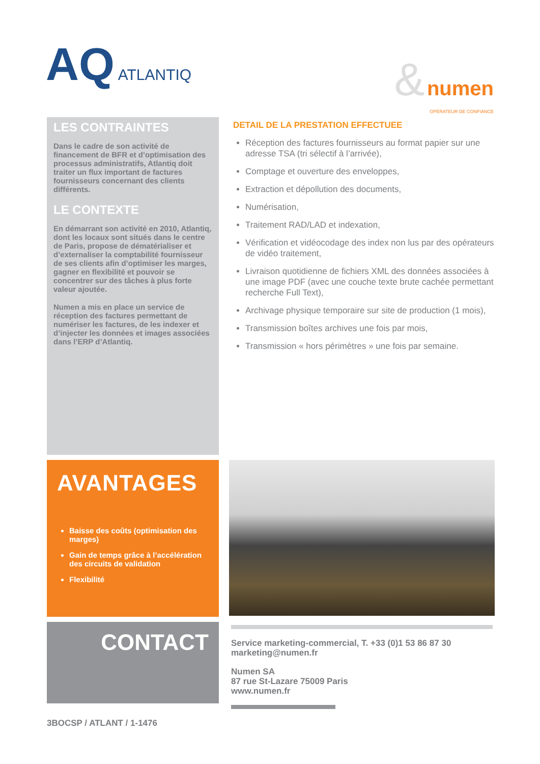AQ ATLANTIQ
& numen
OPÉRATEUR DE CONFIANCE
LES CONTRAINTES
Dans le cadre de son activité de financement de BFR et d’optimisation des processus administratifs, Atlantiq doit traiter un flux important de factures fournisseurs concernant des clients différents.
LE CONTEXTE
En démarrant son activité en 2010, Atlantiq, dont les locaux sont situés dans le centre de Paris, propose de dématérialiser et d’externaliser la comptabilité fournisseur de ses clients afin d’optimiser les marges, gagner en flexibilité et pouvoir se concentrer sur des tâches à plus forte valeur ajoutée.
Numen a mis en place un service de réception des factures permettant de numériser les factures, de les indexer et d’injecter les données et images associées dans l’ERP d’Atlantiq.
DETAIL DE LA PRESTATION EFFECTUEE
Réception des factures fournisseurs au format papier sur une adresse TSA (tri sélectif à l’arrivée),
Comptage et ouverture des enveloppes,
Extraction et dépollution des documents,
Numérisation,
Traitement RAD/LAD et indexation,
Vérification et vidéocodage des index non lus par des opérateurs de vidéo traitement,
Livraison quotidienne de fichiers XML des données associées à une image PDF (avec une couche texte brute cachée permettant recherche Full Text),
Archivage physique temporaire sur site de production (1 mois),
Transmission boîtes archives une fois par mois,
Transmission « hors périmètres » une fois par semaine.
AVANTAGES
Baisse des coûts (optimisation des marges)
Gain de temps grâce à l’accélération des circuits de validation
Flexibilité
CONTACT
Service marketing-commercial, T. +33 (0)1 53 86 87 30
marketing@numen.fr
Numen SA
87 rue St-Lazare 75009 Paris
www.numen.fr
3BOCSP / ATLANT / 1-1476